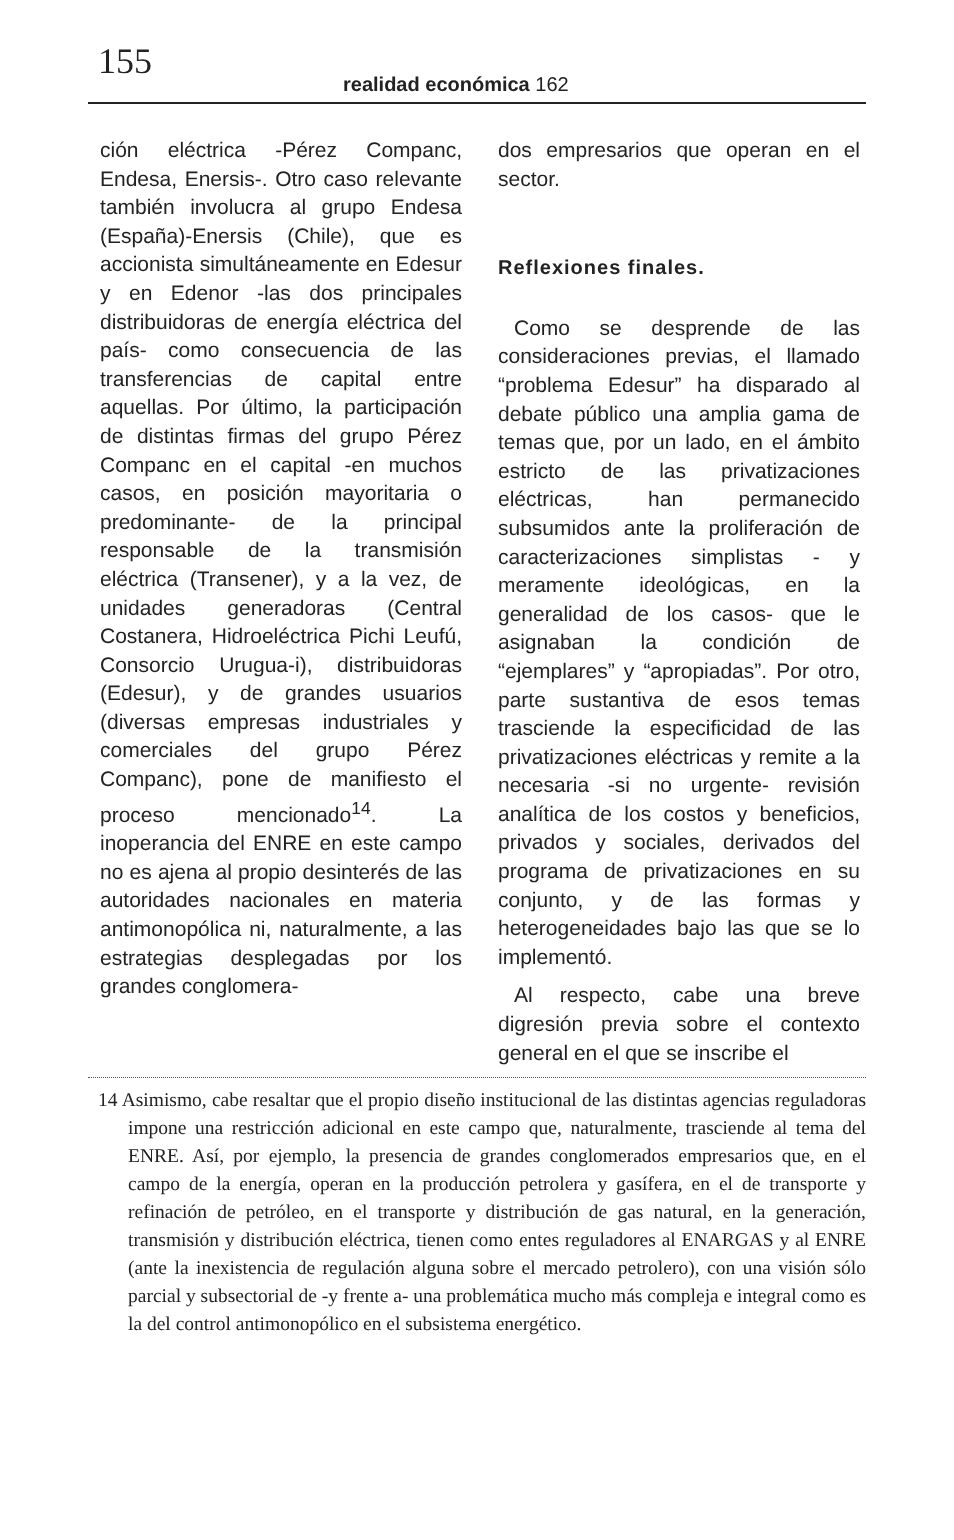155 realidad económica 162
ción eléctrica -Pérez Companc, Endesa, Enersis-. Otro caso relevante también involucra al grupo Endesa (España)-Enersis (Chile), que es accionista simultáneamente en Edesur y en Edenor -las dos principales distribuidoras de energía eléctrica del país- como consecuencia de las transferencias de capital entre aquellas. Por último, la participación de distintas firmas del grupo Pérez Companc en el capital -en muchos casos, en posición mayoritaria o predominante- de la principal responsable de la transmisión eléctrica (Transener), y a la vez, de unidades generadoras (Central Costanera, Hidroeléctrica Pichi Leufú, Consorcio Urugua-i), distribuidoras (Edesur), y de grandes usuarios (diversas empresas industriales y comerciales del grupo Pérez Companc), pone de manifiesto el proceso mencionado<sup>14</sup>. La inoperancia del ENRE en este campo no es ajena al propio desinterés de las autoridades nacionales en materia antimonopólica ni, naturalmente, a las estrategias desplegadas por los grandes conglomera-
dos empresarios que operan en el sector.
Reflexiones finales.
Como se desprende de las consideraciones previas, el llamado “problema Edesur” ha disparado al debate público una amplia gama de temas que, por un lado, en el ámbito estricto de las privatizaciones eléctricas, han permanecido subsumidos ante la proliferación de caracterizaciones simplistas - y meramente ideológicas, en la generalidad de los casos- que le asignaban la condición de “ejemplares” y “apropiadas”. Por otro, parte sustantiva de esos temas trasciende la especificidad de las privatizaciones eléctricas y remite a la necesaria -si no urgente- revisión analítica de los costos y beneficios, privados y sociales, derivados del programa de privatizaciones en su conjunto, y de las formas y heterogeneidades bajo las que se lo implementó.
Al respecto, cabe una breve digresión previa sobre el contexto general en el que se inscribe el
14 Asimismo, cabe resaltar que el propio diseño institucional de las distintas agencias reguladoras impone una restricción adicional en este campo que, naturalmente, trasciende al tema del ENRE. Así, por ejemplo, la presencia de grandes conglomerados empresarios que, en el campo de la energía, operan en la producción petrolera y gasífera, en el de transporte y refinación de petróleo, en el transporte y distribución de gas natural, en la generación, transmisión y distribución eléctrica, tienen como entes reguladores al ENARGAS y al ENRE (ante la inexistencia de regulación alguna sobre el mercado petrolero), con una visión sólo parcial y subsectorial de -y frente a- una problemática mucho más compleja e integral como es la del control antimonopólico en el subsistema energético.